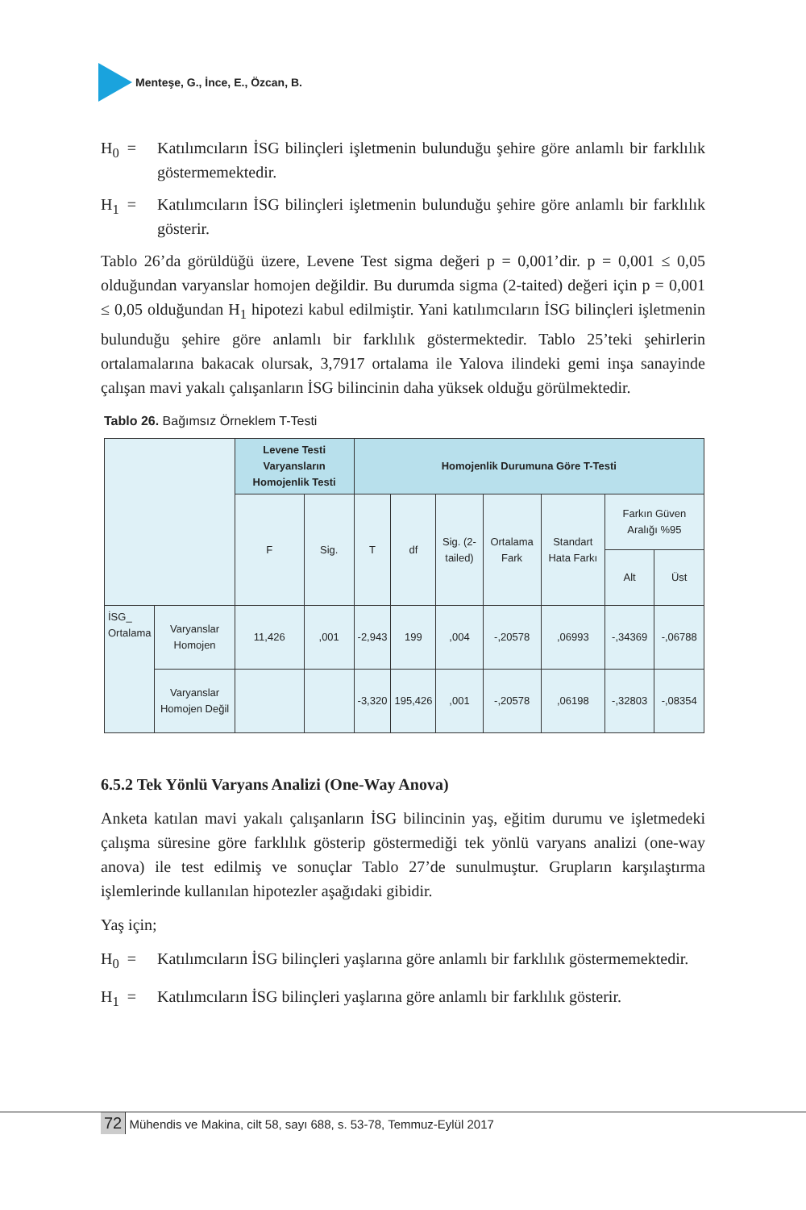Menteşe, G., İnce, E., Özcan, B.
H<sub>0</sub> = Katılımcıların İSG bilinçleri işletmenin bulunduğu şehire göre anlamlı bir farklılık göstermemektedir.
H<sub>1</sub> = Katılımcıların İSG bilinçleri işletmenin bulunduğu şehire göre anlamlı bir farklılık gösterir.
Tablo 26’da görüldüğü üzere, Levene Test sigma değeri p = 0,001’dir. p = 0,001 ≤ 0,05 olduğundan varyanslar homojen değildir. Bu durumda sigma (2-taited) değeri için p = 0,001 ≤ 0,05 olduğundan H<sub>1</sub> hipotezi kabul edilmiştir. Yani katılımcıların İSG bilinçleri işletmenin bulunduğu şehire göre anlamlı bir farklılık göstermektedir. Tablo 25’teki şehirlerin ortalamalarına bakacak olursak, 3,7917 ortalama ile Yalova ilindeki gemi inşa sanayinde çalışan mavi yakalı çalışanların İSG bilincinin daha yüksek olduğu görülmektedir.
Tablo 26. Bağımsız Örneklem T-Testi
| | | Levene Testi Varyansların Homojenlik Testi | | Homojenlik Durumuna Göre T-Testi | | | | | | |
| | | F | Sig. | T | df | Sig. (2-tailed) | Ortalama Fark | Standart Hata Farkı | Farkın Güven Aralığı %95 | |
| | | | | | | | | | Alt | Üst |
| İSG_ Ortalama | Varyanslar Homojen | 11,426 | ,001 | -2,943 | 199 | ,004 | -,20578 | ,06993 | -,34369 | -,06788 |
| | Varyanslar Homojen Değil | | | -3,320 | 195,426 | ,001 | -,20578 | ,06198 | -,32803 | -,08354 |
6.5.2 Tek Yönlü Varyans Analizi (One-Way Anova)
Anketa katılan mavi yakalı çalışanların İSG bilincinin yaş, eğitim durumu ve işletmedeki çalışma süresine göre farklılık gösterip göstermediği tek yönlü varyans analizi (one-way anova) ile test edilmiş ve sonuçlar Tablo 27’de sunulmuştur. Grupların karşılaştırma işlemlerinde kullanılan hipotezler aşağıdaki gibidir.
Yaş için;
H<sub>0</sub> = Katılımcıların İSG bilinçleri yaşlarına göre anlamlı bir farklılık göstermemektedir.
H<sub>1</sub> = Katılımcıların İSG bilinçleri yaşlarına göre anlamlı bir farklılık gösterir.
72 Mühendis ve Makina, cilt 58, sayı 688, s. 53-78, Temmuz-Eylül 2017